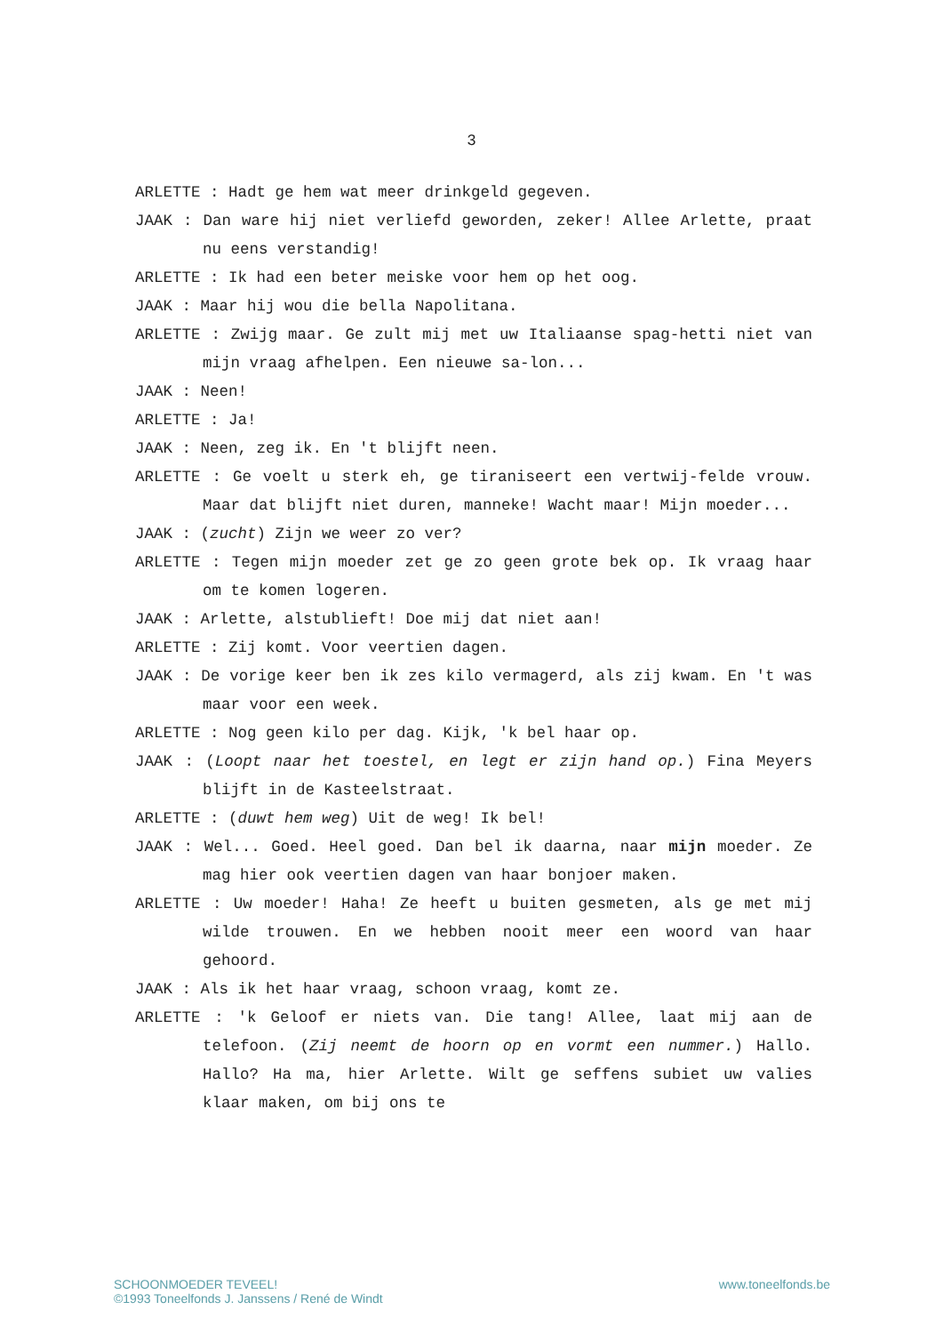3
ARLETTE : Hadt ge hem wat meer drinkgeld gegeven.
JAAK : Dan ware hij niet verliefd geworden, zeker! Allee Arlette, praat nu eens verstandig!
ARLETTE : Ik had een beter meiske voor hem op het oog.
JAAK : Maar hij wou die bella Napolitana.
ARLETTE : Zwijg maar. Ge zult mij met uw Italiaanse spag-hetti niet van mijn vraag afhelpen. Een nieuwe sa-lon...
JAAK : Neen!
ARLETTE : Ja!
JAAK : Neen, zeg ik. En 't blijft neen.
ARLETTE : Ge voelt u sterk eh, ge tiraniseert een vertwij-felde vrouw. Maar dat blijft niet duren, manneke! Wacht maar! Mijn moeder...
JAAK : (zucht) Zijn we weer zo ver?
ARLETTE : Tegen mijn moeder zet ge zo geen grote bek op. Ik vraag haar om te komen logeren.
JAAK : Arlette, alstublieft! Doe mij dat niet aan!
ARLETTE : Zij komt. Voor veertien dagen.
JAAK : De vorige keer ben ik zes kilo vermagerd, als zij kwam. En 't was maar voor een week.
ARLETTE : Nog geen kilo per dag. Kijk, 'k bel haar op.
JAAK : (Loopt naar het toestel, en legt er zijn hand op.) Fina Meyers blijft in de Kasteelstraat.
ARLETTE : (duwt hem weg) Uit de weg! Ik bel!
JAAK : Wel... Goed. Heel goed. Dan bel ik daarna, naar mijn moeder. Ze mag hier ook veertien dagen van haar bonjoer maken.
ARLETTE : Uw moeder! Haha! Ze heeft u buiten gesmeten, als ge met mij wilde trouwen. En we hebben nooit meer een woord van haar gehoord.
JAAK : Als ik het haar vraag, schoon vraag, komt ze.
ARLETTE : 'k Geloof er niets van. Die tang! Allee, laat mij aan de telefoon. (Zij neemt de hoorn op en vormt een nummer.) Hallo. Hallo? Ha ma, hier Arlette. Wilt ge seffens subiet uw valies klaar maken, om bij ons te
SCHOONMOEDER TEVEEL!
©1993 Toneelfonds J. Janssens / René de Windt
www.toneelfonds.be